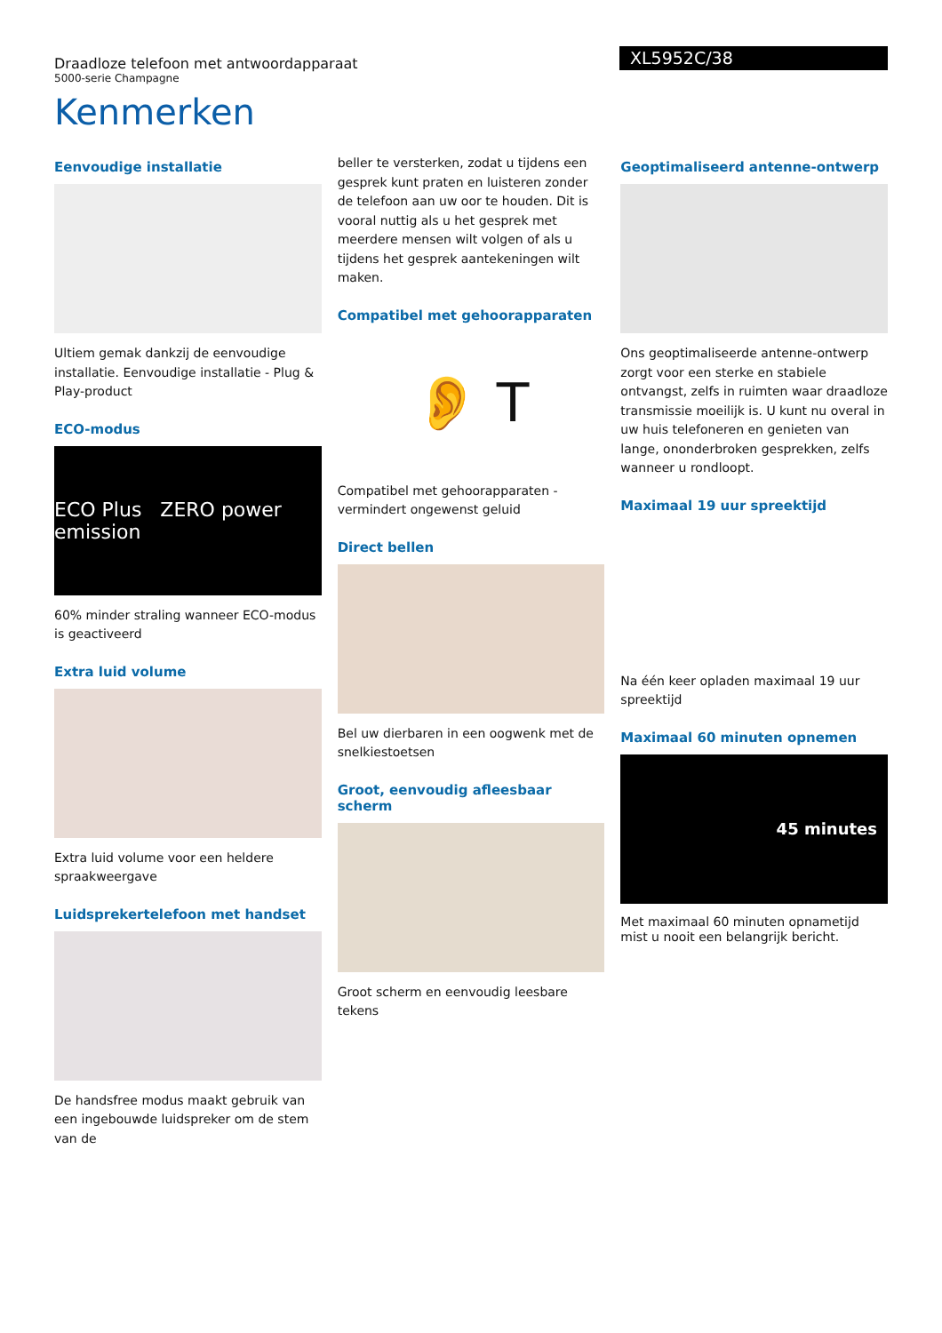Draadloze telefoon met antwoordapparaat
5000-serie Champagne
XL5952C/38
Kenmerken
Eenvoudige installatie
Ultiem gemak dankzij de eenvoudige installatie. Eenvoudige installatie - Plug & Play-product
ECO-modus
ECO Plus ZERO power emission
60% minder straling wanneer ECO-modus is geactiveerd
Extra luid volume
Extra luid volume voor een heldere spraakweergave
Luidsprekertelefoon met handset
De handsfree modus maakt gebruik van een ingebouwde luidspreker om de stem van de
beller te versterken, zodat u tijdens een gesprek kunt praten en luisteren zonder de telefoon aan uw oor te houden. Dit is vooral nuttig als u het gesprek met meerdere mensen wilt volgen of als u tijdens het gesprek aantekeningen wilt maken.
Compatibel met gehoorapparaten
👂 T
Compatibel met gehoorapparaten - vermindert ongewenst geluid
Direct bellen
Bel uw dierbaren in een oogwenk met de snelkiestoetsen
Groot, eenvoudig afleesbaar scherm
Groot scherm en eenvoudig leesbare tekens
Geoptimaliseerd antenne-ontwerp
Ons geoptimaliseerde antenne-ontwerp zorgt voor een sterke en stabiele ontvangst, zelfs in ruimten waar draadloze transmissie moeilijk is. U kunt nu overal in uw huis telefoneren en genieten van lange, ononderbroken gesprekken, zelfs wanneer u rondloopt.
Maximaal 19 uur spreektijd
Na één keer opladen maximaal 19 uur spreektijd
Maximaal 60 minuten opnemen
45 minutes
Met maximaal 60 minuten opnametijd mist u nooit een belangrijk bericht.